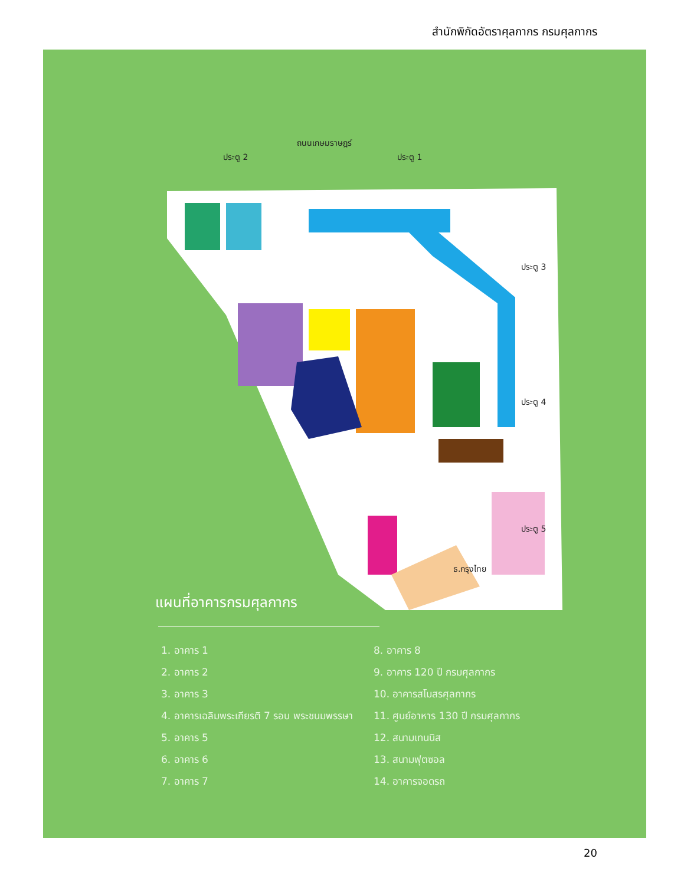สำนักพิกัดอัตราศุลกากร กรมศุลกากร
ถนนเกษมราษฎร์
ประตู 2 ประตู 1
ประตู 3
ประตู 4
ประตู 5
ธ.กรุงไทย
แผนที่อาคารกรมศุลกากร
1. อาคาร 1
2. อาคาร 2
3. อาคาร 3
4. อาคารเฉลิมพระเกียรติ 7 รอบ พระชนมพรรษา
5. อาคาร 5
6. อาคาร 6
7. อาคาร 7
8. อาคาร 8
9. อาคาร 120 ปี กรมศุลกากร
10. อาคารสโมสรศุลกากร
11. ศูนย์อาหาร 130 ปี กรมศุลกากร
12. สนามเทนนิส
13. สนามฟุตซอล
14. อาคารจอดรถ
20